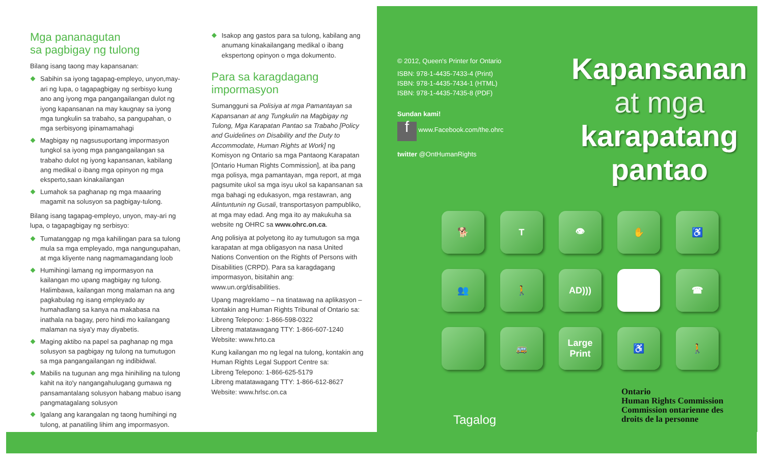Mga pananagutan
sa pagbigay ng tulong
Bilang isang taong may kapansanan:
Sabihin sa iyong tagapag-empleyo, unyon,may-ari ng lupa, o tagapagbigay ng serbisyo kung ano ang iyong mga pangangailangan dulot ng iyong kapansanan na may kaugnay sa iyong mga tungkulin sa trabaho, sa pangupahan, o mga serbisyong ipinamamahagi
Magbigay ng nagsusuportang impormasyon tungkol sa iyong mga pangangailangan sa trabaho dulot ng iyong kapansanan, kabilang ang medikal o ibang mga opinyon ng mga eksperto,saan kinakailangan
Lumahok sa paghanap ng mga maaaring magamit na solusyon sa pagbigay-tulong.
Bilang isang tagapag-empleyo, unyon, may-ari ng lupa, o tagapagbigay ng serbisyo:
Tumatanggap ng mga kahilingan para sa tulong mula sa mga empleyado, mga nangungupahan, at mga kliyente nang nagmamagandang loob
Humihingi lamang ng impormasyon na kailangan mo upang magbigay ng tulong. Halimbawa, kailangan mong malaman na ang pagkabulag ng isang empleyado ay humahadlang sa kanya na makabasa na inathala na bagay, pero hindi mo kailangang malaman na siya'y may diyabetis.
Maging aktibo na papel sa paghanap ng mga solusyon sa pagbigay ng tulong na tumutugon sa mga pangangailangan ng indibidwal.
Mabilis na tugunan ang mga hinihiling na tulong kahit na ito'y nangangahulugang gumawa ng pansamantalang solusyon habang mabuo isang pangmatagalang solusyon
Igalang ang karangalan ng taong humihingi ng tulong, at panatiling lihim ang impormasyon.
Isakop ang gastos para sa tulong, kabilang ang anumang kinakailangang medikal o ibang ekspertong opinyon o mga dokumento.
Para sa karagdagang impormasyon
Sumangguni sa Polisiya at mga Pamantayan sa Kapansanan at ang Tungkulin na Magbigay ng Tulong, Mga Karapatan Pantao sa Trabaho [Policy and Guidelines on Disability and the Duty to Accommodate, Human Rights at Work] ng Komisyon ng Ontario sa mga Pantaong Karapatan [Ontario Human Rights Commission], at iba pang mga polisya, mga pamantayan, mga report, at mga pagsumite ukol sa mga isyu ukol sa kapansanan sa mga bahagi ng edukasyon, mga restawran, ang Alintuntunin ng Gusali, transportasyon pampubliko, at mga may edad. Ang mga ito ay makukuha sa website ng OHRC sa www.ohrc.on.ca.
Ang polisiya at polyetong ito ay tumutugon sa mga karapatan at mga obligasyon na nasa United Nations Convention on the Rights of Persons with Disabilities (CRPD). Para sa karagdagang impormasyon, bisitahin ang: www.un.org/disabilities.
Upang magreklamo – na tinatawag na aplikasyon – kontakin ang Human Rights Tribunal of Ontario sa:
Libreng Telepono: 1-866-598-0322
Libreng matatawagang TTY: 1-866-607-1240
Website: www.hrto.ca
Kung kailangan mo ng legal na tulong, kontakin ang Human Rights Legal Support Centre sa:
Libreng Telepono: 1-866-625-5179
Libreng matatawagang TTY: 1-866-612-8627
Website: www.hrlsc.on.ca
© 2012, Queen's Printer for Ontario
ISBN: 978-1-4435-7433-4 (Print)
ISBN: 978-1-4435-7434-1 (HTML)
ISBN: 978-1-4435-7435-8 (PDF)
Sundan kami!
f www.Facebook.com/the.ohrc
twitter @OntHumanRights
Kapansanan
at mga
karapatang
pantao
🐕
T
👁
✋
♿
👥
🚶
AD)))
☎
🚌
Large Print
♿
🚶
Tagalog
Ontario
Human Rights Commission
Commission ontarienne des
droits de la personne